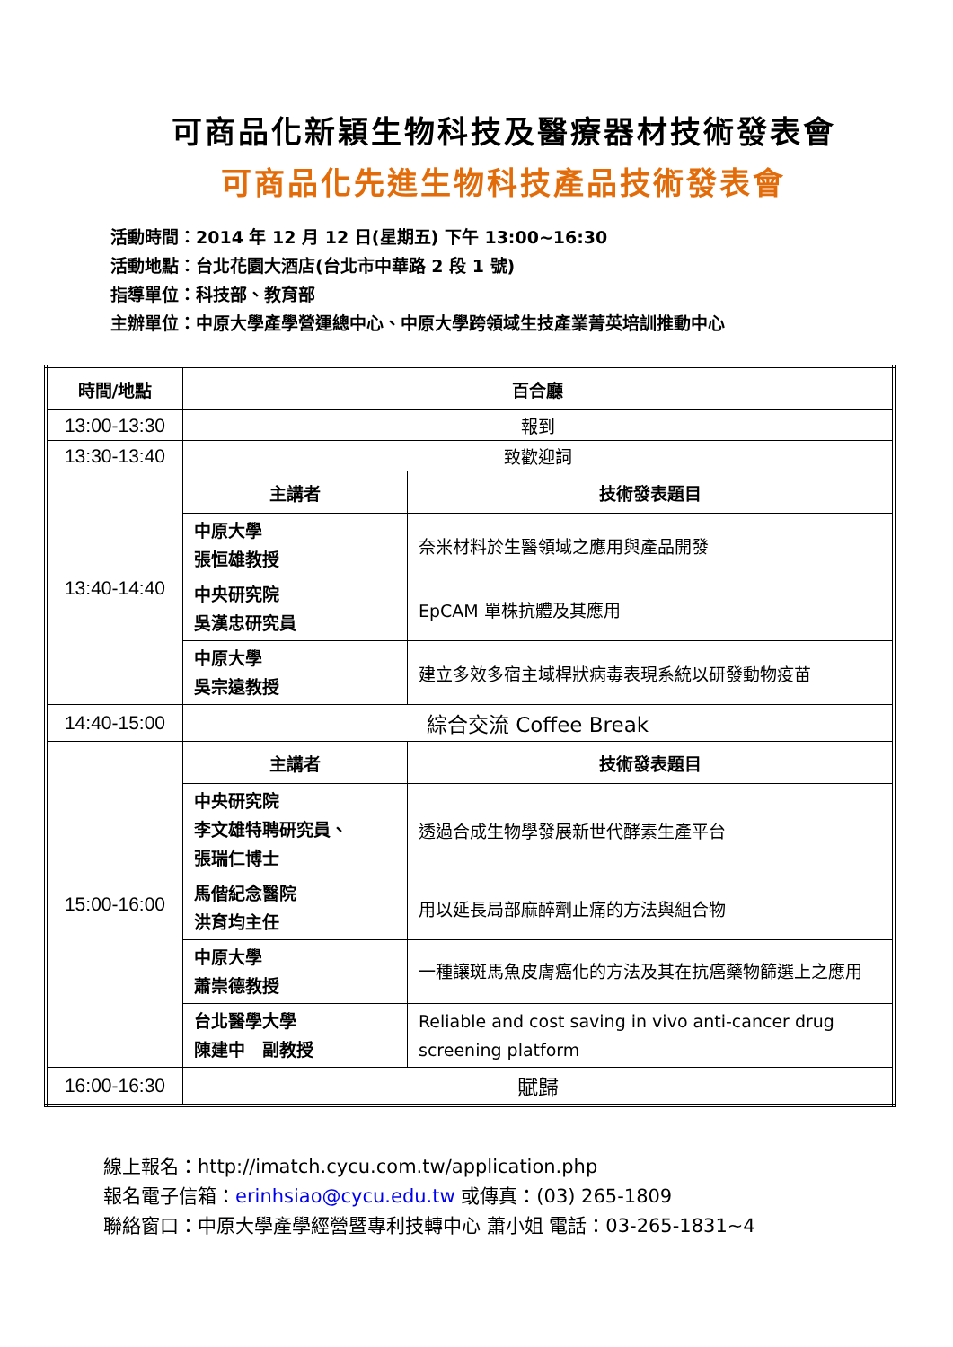可商品化新穎生物科技及醫療器材技術發表會
可商品化先進生物科技產品技術發表會
活動時間：2014 年 12 月 12 日(星期五) 下午 13:00~16:30
活動地點：台北花園大酒店(台北市中華路 2 段 1 號)
指導單位：科技部、教育部
主辦單位：中原大學產學營運總中心、中原大學跨領域生技產業菁英培訓推動中心
| 時間/地點 | 百合廳 | |
| --- | --- | --- |
| 13:00-13:30 | 報到 | |
| 13:30-13:40 | 致歡迎詞 | |
| 13:40-14:40 | 主講者 | 技術發表題目 |
| | 中原大學 張恒雄教授 | 奈米材料於生醫領域之應用與產品開發 |
| | 中央研究院 吳漢忠研究員 | EpCAM 單株抗體及其應用 |
| | 中原大學 吳宗遠教授 | 建立多效多宿主域桿狀病毒表現系統以研發動物疫苗 |
| 14:40-15:00 | 綜合交流 Coffee Break | |
| 15:00-16:00 | 主講者 | 技術發表題目 |
| | 中央研究院 李文雄特聘研究員、 張瑞仁博士 | 透過合成生物學發展新世代酵素生產平台 |
| | 馬偕紀念醫院 洪育均主任 | 用以延長局部麻醉劑止痛的方法與組合物 |
| | 中原大學 蕭崇德教授 | 一種讓斑馬魚皮膚癌化的方法及其在抗癌藥物篩選上之應用 |
| | 台北醫學大學 陳建中 副教授 | Reliable and cost saving in vivo anti-cancer drug screening platform |
| 16:00-16:30 | 賦歸 | |
線上報名：http://imatch.cycu.com.tw/application.php
報名電子信箱：erinhsiao@cycu.edu.tw 或傳真：(03) 265-1809
聯絡窗口：中原大學產學經營暨專利技轉中心 蕭小姐 電話：03-265-1831~4